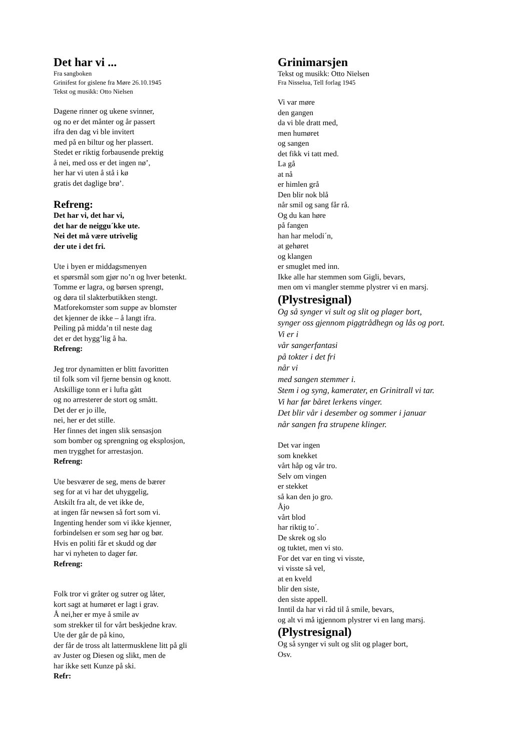Det har vi ...
Fra sangboken
Grinifest for gislene fra Møre 26.10.1945
Tekst og musikk: Otto Nielsen
Dagene rinner og ukene svinner,
og no er det månter og år passert
ifra den dag vi ble invitert
med på en biltur og her plassert.
Stedet er riktig forbausende prektig
å nei, med oss er det ingen nø’,
her har vi uten å stå i kø
gratis det daglige brø’.
Refreng:
Det har vi, det har vi,
det har de neiggu´kke ute.
Nei det må være utrivelig
der ute i det fri.
Ute i byen er middagsmenyen
et spørsmål som gjør no’n og hver betenkt.
Tomme er lagra, og børsen sprengt,
og døra til slakterbutikken stengt.
Matforekomster som suppe av blomster
det kjenner de ikke – å langt ifra.
Peiling på midda’n til neste dag
det er det hygg’lig å ha.
Refreng:
Jeg tror dynamitten er blitt favoritten
til folk som vil fjerne bensin og knott.
Atskillige tonn er i lufta gått
og no arresterer de stort og smått.
Det der er jo ille,
nei, her er det stille.
Her finnes det ingen slik sensasjon
som bomber og sprengning og eksplosjon,
men trygghet for arrestasjon.
Refreng:
Ute besværer de seg, mens de bærer
seg for at vi har det uhyggelig,
Atskilt fra alt, de vet ikke de,
at ingen får newsen så fort som vi.
Ingenting hender som vi ikke kjenner,
forbindelsen er som seg hør og bør.
Hvis en politi får et skudd og dør
har vi nyheten to dager før.
Refreng:
Folk tror vi gråter og sutrer og låter,
kort sagt at humøret er lagt i grav.
Å nei,her er mye å smile av
som strekker til for vårt beskjedne krav.
Ute der går de på kino,
der får de tross alt lattermusklene litt på gli
av Juster og Diesen og slikt, men de
har ikke sett Kunze på ski.
Refr:
Grinimarsjen
Tekst og musikk: Otto Nielsen
Fra Nisselua, Tell forlag 1945
Vi var møre
den gangen
da vi ble dratt med,
men humøret
og sangen
det fikk vi tatt med.
La gå
at nå
er himlen grå
Den blir nok blå
når smil og sang får rå.
Og du kan høre
på fangen
han har melodi´n,
at gehøret
og klangen
er smuglet med inn.
Ikke alle har stemmen som Gigli, bevars,
men om vi mangler stemme plystrer vi en marsj.
(Plystresignal)
Og så synger vi sult og slit og plager bort,
synger oss gjennom piggtrådhegn og lås og port.
Vi er i
vår sangerfantasi
på tokter i det fri
når vi
med sangen stemmer i.
Stem i og syng, kamerater, en Grinitrall vi tar.
Vi har før båret lerkens vinger.
Det blir vår i desember og sommer i januar
når sangen fra strupene klinger.
Det var ingen
som knekket
vårt håp og vår tro.
Selv om vingen
er stekket
så kan den jo gro.
Åjo
vårt blod
har riktig to´.
De skrek og slo
og tuktet, men vi sto.
For det var en ting vi visste,
vi visste så vel,
at en kveld
blir den siste,
den siste appell.
Inntil da har vi råd til å smile, bevars,
og alt vi må igjennom plystrer vi en lang marsj.
(Plystresignal)
Og så synger vi sult og slit og plager bort,
Osv.